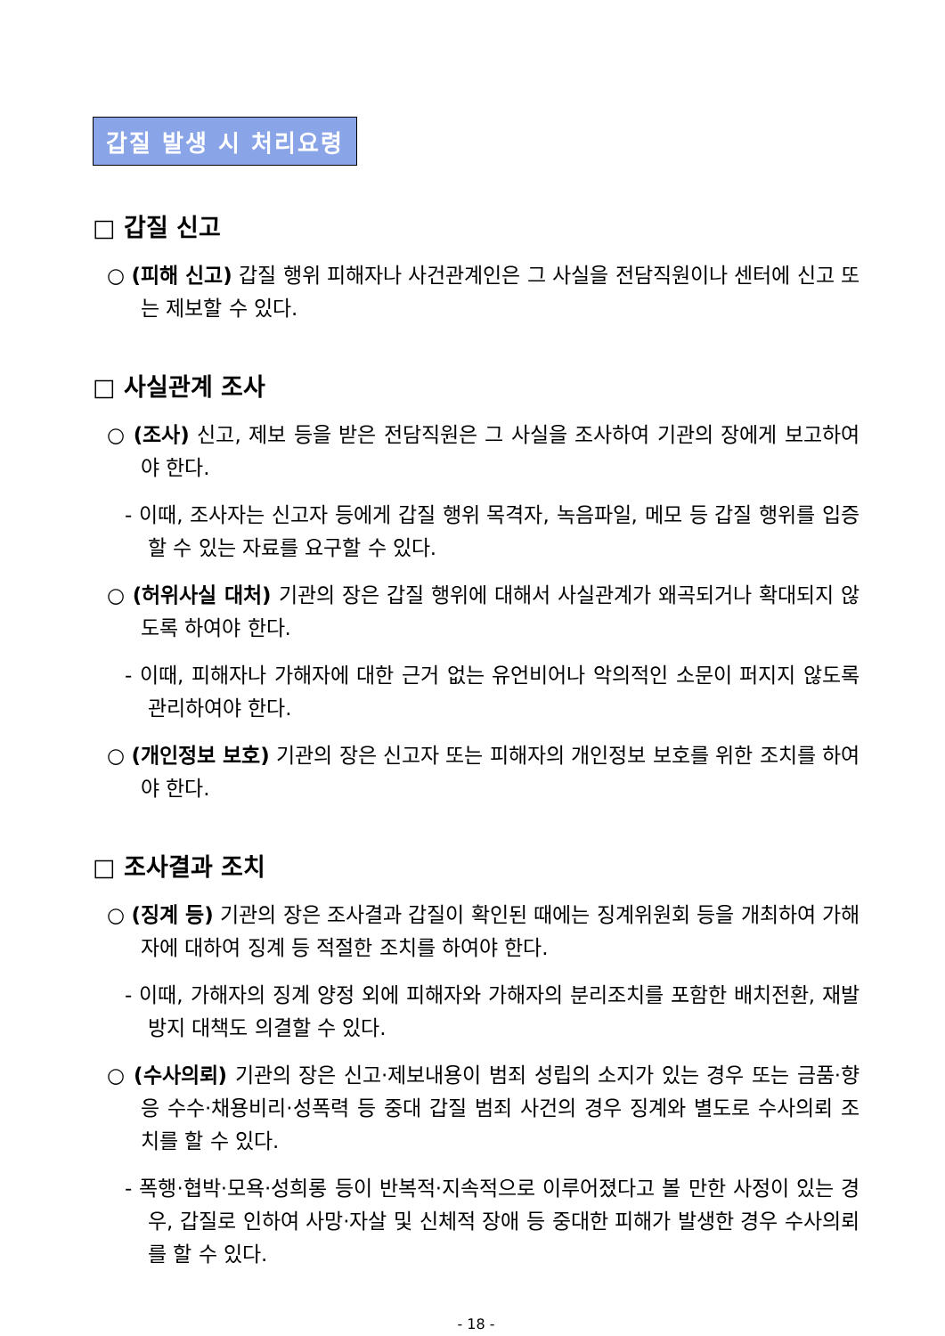갑질 발생 시 처리요령
□ 갑질 신고
○ (피해 신고) 갑질 행위 피해자나 사건관계인은 그 사실을 전담직원이나 센터에 신고 또는 제보할 수 있다.
□ 사실관계 조사
○ (조사) 신고, 제보 등을 받은 전담직원은 그 사실을 조사하여 기관의 장에게 보고하여야 한다.
- 이때, 조사자는 신고자 등에게 갑질 행위 목격자, 녹음파일, 메모 등 갑질 행위를 입증할 수 있는 자료를 요구할 수 있다.
○ (허위사실 대처) 기관의 장은 갑질 행위에 대해서 사실관계가 왜곡되거나 확대되지 않도록 하여야 한다.
- 이때, 피해자나 가해자에 대한 근거 없는 유언비어나 악의적인 소문이 퍼지지 않도록 관리하여야 한다.
○ (개인정보 보호) 기관의 장은 신고자 또는 피해자의 개인정보 보호를 위한 조치를 하여야 한다.
□ 조사결과 조치
○ (징계 등) 기관의 장은 조사결과 갑질이 확인된 때에는 징계위원회 등을 개최하여 가해자에 대하여 징계 등 적절한 조치를 하여야 한다.
- 이때, 가해자의 징계 양정 외에 피해자와 가해자의 분리조치를 포함한 배치전환, 재발방지 대책도 의결할 수 있다.
○ (수사의뢰) 기관의 장은 신고·제보내용이 범죄 성립의 소지가 있는 경우 또는 금품·향응 수수·채용비리·성폭력 등 중대 갑질 범죄 사건의 경우 징계와 별도로 수사의뢰 조치를 할 수 있다.
- 폭행·협박·모욕·성희롱 등이 반복적·지속적으로 이루어졌다고 볼 만한 사정이 있는 경우, 갑질로 인하여 사망·자살 및 신체적 장애 등 중대한 피해가 발생한 경우 수사의뢰를 할 수 있다.
- 18 -